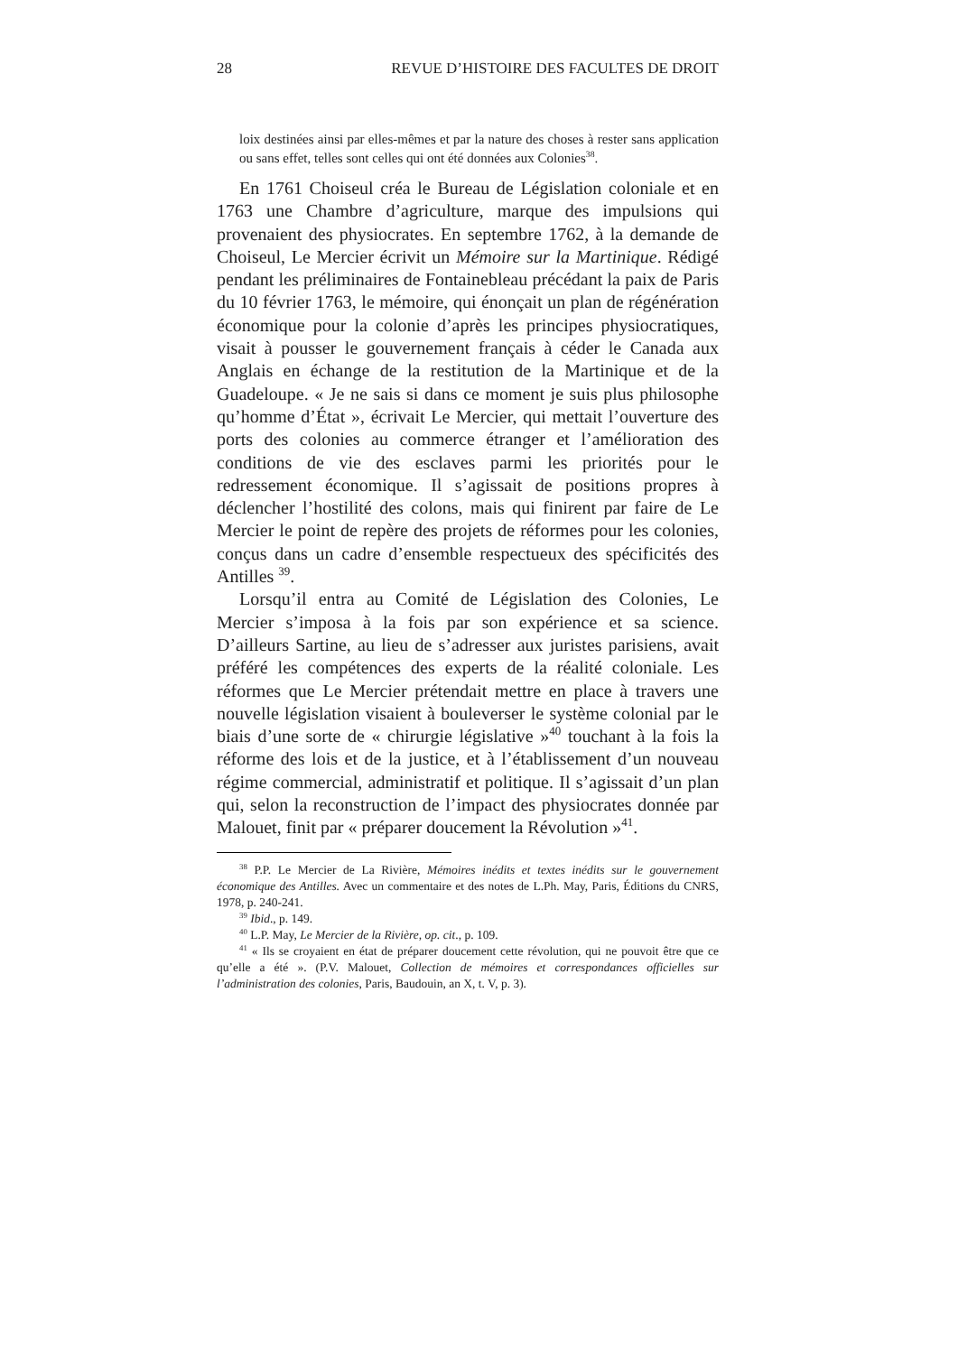28 REVUE D’HISTOIRE DES FACULTES DE DROIT
loix destinées ainsi par elles-mêmes et par la nature des choses à rester sans application ou sans effet, telles sont celles qui ont été données aux Colonies<sup>38</sup>.
En 1761 Choiseul créa le Bureau de Législation coloniale et en 1763 une Chambre d’agriculture, marque des impulsions qui provenaient des physiocrates. En septembre 1762, à la demande de Choiseul, Le Mercier écrivit un Mémoire sur la Martinique. Rédigé pendant les préliminaires de Fontainebleau précédant la paix de Paris du 10 février 1763, le mémoire, qui énonçait un plan de régénération économique pour la colonie d’après les principes physiocratiques, visait à pousser le gouvernement français à céder le Canada aux Anglais en échange de la restitution de la Martinique et de la Guadeloupe. « Je ne sais si dans ce moment je suis plus philosophe qu’homme d’État », écrivait Le Mercier, qui mettait l’ouverture des ports des colonies au commerce étranger et l’amélioration des conditions de vie des esclaves parmi les priorités pour le redressement économique. Il s’agissait de positions propres à déclencher l’hostilité des colons, mais qui finirent par faire de Le Mercier le point de repère des projets de réformes pour les colonies, conçus dans un cadre d’ensemble respectueux des spécificités des Antilles <sup>39</sup>.
Lorsqu’il entra au Comité de Législation des Colonies, Le Mercier s’imposa à la fois par son expérience et sa science. D’ailleurs Sartine, au lieu de s’adresser aux juristes parisiens, avait préféré les compétences des experts de la réalité coloniale. Les réformes que Le Mercier prétendait mettre en place à travers une nouvelle législation visaient à bouleverser le système colonial par le biais d’une sorte de « chirurgie législative »<sup>40</sup> touchant à la fois la réforme des lois et de la justice, et à l’établissement d’un nouveau régime commercial, administratif et politique. Il s’agissait d’un plan qui, selon la reconstruction de l’impact des physiocrates donnée par Malouet, finit par « préparer doucement la Révolution »<sup>41</sup>.
<sup>38</sup> P.P. Le Mercier de La Rivière, Mémoires inédits et textes inédits sur le gouvernement économique des Antilles. Avec un commentaire et des notes de L.Ph. May, Paris, Éditions du CNRS, 1978, p. 240-241.
<sup>39</sup> Ibid., p. 149.
<sup>40</sup> L.P. May, Le Mercier de la Rivière, op. cit., p. 109.
<sup>41</sup> « Ils se croyaient en état de préparer doucement cette révolution, qui ne pouvoit être que ce qu’elle a été ». (P.V. Malouet, Collection de mémoires et correspondances officielles sur l’administration des colonies, Paris, Baudouin, an X, t. V, p. 3).